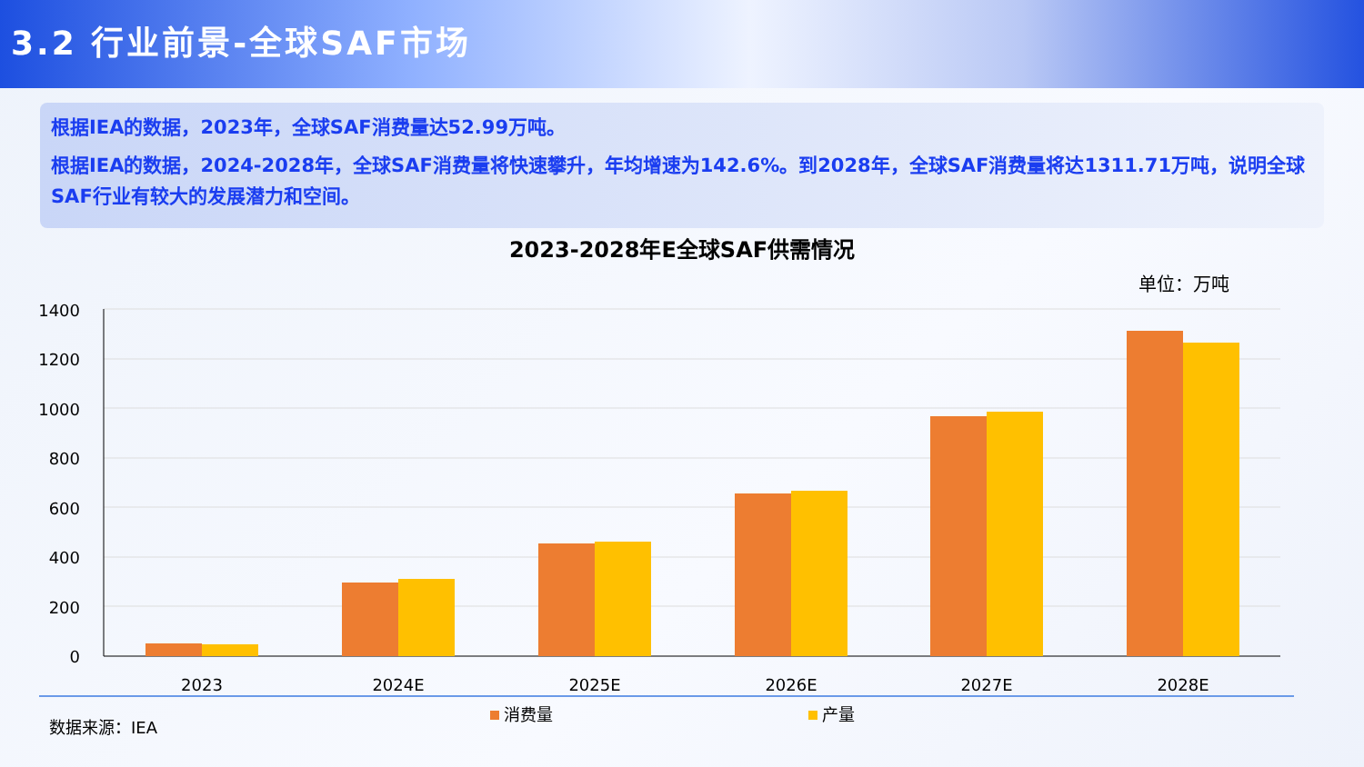3.2 行业前景-全球SAF市场
根据IEA的数据，2023年，全球SAF消费量达52.99万吨。
根据IEA的数据，2024-2028年，全球SAF消费量将快速攀升，年均增速为142.6%。到2028年，全球SAF消费量将达1311.71万吨，说明全球SAF行业有较大的发展潜力和空间。
2023-2028年E全球SAF供需情况
单位：万吨
1400
1200
1000
800
600
400
200
0
2023
2024E
2025E
2026E
2027E
2028E
消费量
产量
数据来源：IEA